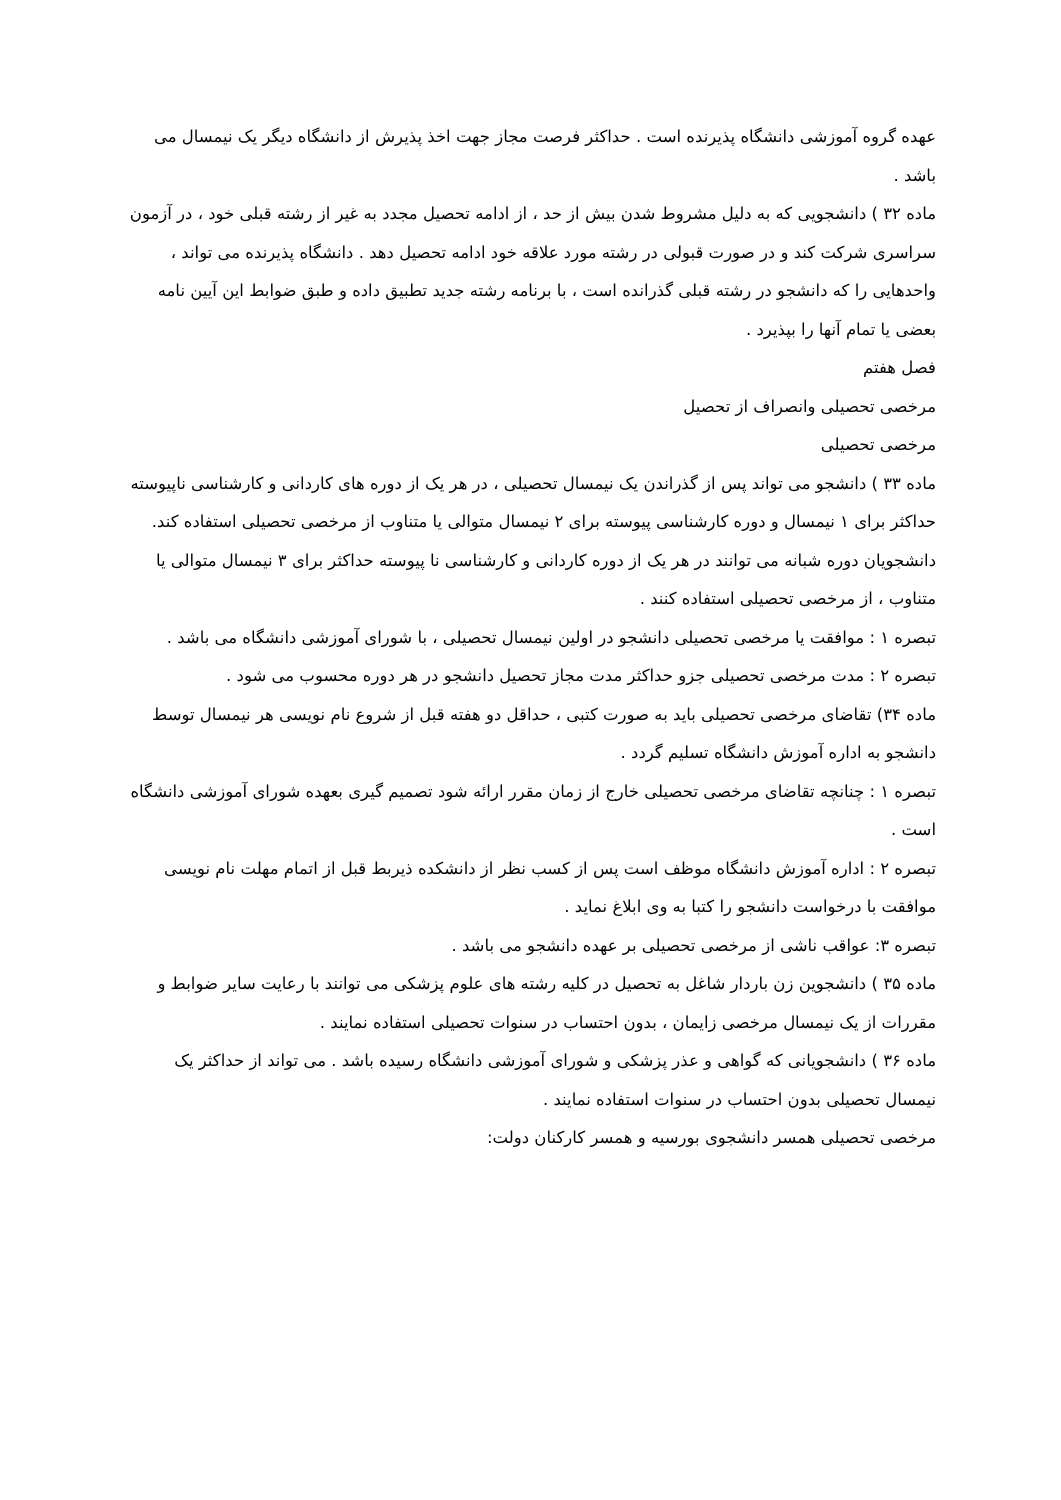عهده گروه آموزشی دانشگاه پذیرنده است . حداکثر فرصت مجاز جهت اخذ پذیرش از دانشگاه دیگر یک نیمسال می باشد .
ماده ۳۲ ) دانشجویی که به دلیل مشروط شدن بیش از حد ، از ادامه تحصیل مجدد به غیر از رشته قبلی خود ، در آزمون سراسری شرکت کند و در صورت قبولی در رشته مورد علاقه خود ادامه تحصیل دهد . دانشگاه پذیرنده می تواند ، واحدهایی را که دانشجو در رشته قبلی گذرانده است ، با برنامه رشته جدید تطبیق داده و طبق ضوابط این آیین نامه بعضی یا تمام آنها را بپذیرد .
فصل هفتم
مرخصی تحصیلی وانصراف از تحصیل
مرخصی تحصیلی
ماده ۳۳ ) دانشجو می تواند پس از گذراندن یک نیمسال تحصیلی ، در هر یک از دوره های کاردانی و کارشناسی ناپیوسته حداکثر برای ۱ نیمسال و دوره کارشناسی پیوسته برای ۲ نیمسال متوالی یا متناوب از مرخصی تحصیلی استفاده کند.
دانشجویان دوره شبانه می توانند در هر یک از دوره کاردانی و کارشناسی نا پیوسته حداکثر برای ۳ نیمسال متوالی یا متناوب ، از مرخصی تحصیلی استفاده کنند .
تبصره ۱ : موافقت یا مرخصی تحصیلی دانشجو در اولین نیمسال تحصیلی ، با شورای آموزشی دانشگاه می باشد .
تبصره ۲ : مدت مرخصی تحصیلی جزو حداکثر مدت مجاز تحصیل دانشجو در هر دوره محسوب می شود .
ماده ۳۴) تقاضای مرخصی تحصیلی باید به صورت کتبی ، حداقل دو هفته قبل از شروع نام نویسی هر نیمسال توسط دانشجو به اداره آموزش دانشگاه تسلیم گردد .
تبصره ۱ : چنانچه تقاضای مرخصی تحصیلی خارج از زمان مقرر ارائه شود تصمیم گیری بعهده شورای آموزشی دانشگاه است .
تبصره ۲ : اداره آموزش دانشگاه موظف است پس از کسب نظر از دانشکده ذیربط قبل از اتمام مهلت نام نویسی موافقت با درخواست دانشجو را کتبا به وی ابلاغ نماید .
تبصره ۳: عواقب ناشی از مرخصی تحصیلی بر عهده دانشجو می باشد .
ماده ۳۵ ) دانشجوین زن باردار شاغل به تحصیل در کلیه رشته های علوم پزشکی می توانند با رعایت سایر ضوابط و مقررات از یک نیمسال مرخصی زایمان ، بدون احتساب در سنوات تحصیلی استفاده نمایند .
ماده ۳۶ ) دانشجویانی که گواهی و عذر پزشکی و شورای آموزشی دانشگاه رسیده باشد . می تواند از حداکثر یک نیمسال تحصیلی بدون احتساب در سنوات استفاده نمایند .
مرخصی تحصیلی همسر دانشجوی بورسیه و همسر کارکنان دولت: